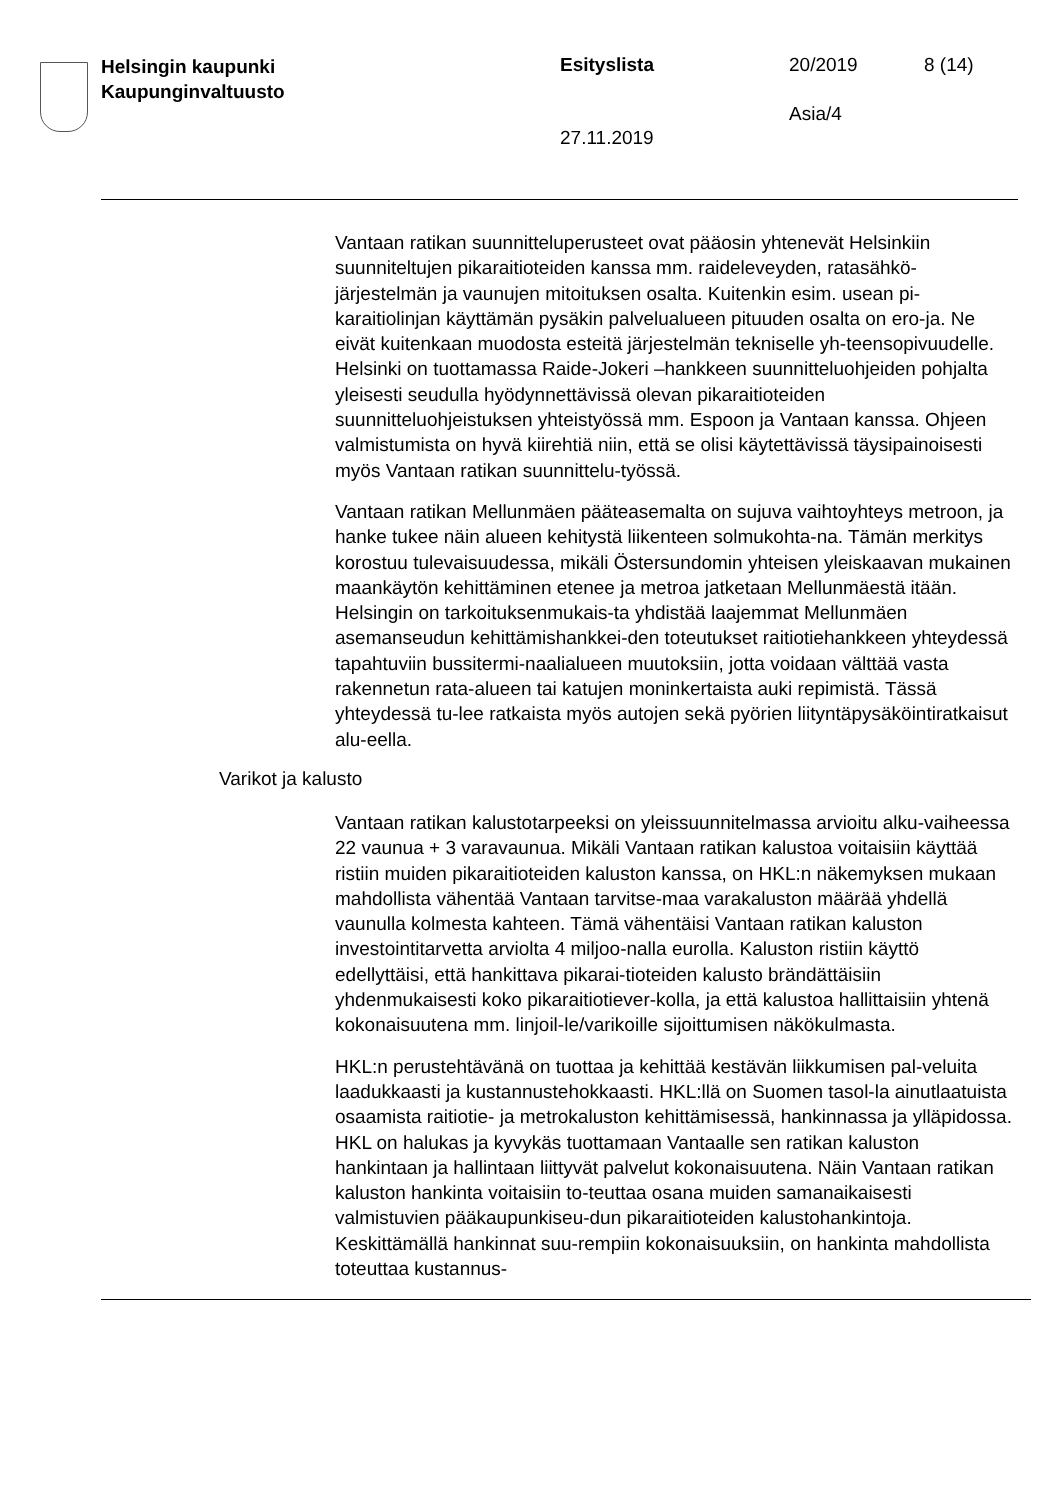Helsingin kaupunki
Kaupunginvaltuusto
Esityslista 20/2019 8 (14)
Asia/4
27.11.2019
Vantaan ratikan suunnitteluperusteet ovat pääosin yhtenevät Helsinkiin suunniteltujen pikaraitioteiden kanssa mm. raideleveyden, ratasähkö-järjestelmän ja vaunujen mitoituksen osalta. Kuitenkin esim. usean pi-karaitiolinjan käyttämän pysäkin palvelualueen pituuden osalta on ero-ja. Ne eivät kuitenkaan muodosta esteitä järjestelmän tekniselle yh-teensopivuudelle. Helsinki on tuottamassa Raide-Jokeri –hankkeen suunnitteluohjeiden pohjalta yleisesti seudulla hyödynnettävissä olevan pikaraitioteiden suunnitteluohjeistuksen yhteistyössä mm. Espoon ja Vantaan kanssa. Ohjeen valmistumista on hyvä kiirehtiä niin, että se olisi käytettävissä täysipainoisesti myös Vantaan ratikan suunnittelu-työssä.
Vantaan ratikan Mellunmäen pääteasemalta on sujuva vaihtoyhteys metroon, ja hanke tukee näin alueen kehitystä liikenteen solmukohta-na. Tämän merkitys korostuu tulevaisuudessa, mikäli Östersundomin yhteisen yleiskaavan mukainen maankäytön kehittäminen etenee ja metroa jatketaan Mellunmäestä itään. Helsingin on tarkoituksenmukais-ta yhdistää laajemmat Mellunmäen asemanseudun kehittämishankkei-den toteutukset raitiotiehankkeen yhteydessä tapahtuviin bussitermi-naalialueen muutoksiin, jotta voidaan välttää vasta rakennetun rata-alueen tai katujen moninkertaista auki repimistä. Tässä yhteydessä tu-lee ratkaista myös autojen sekä pyörien liityntäpysäköintiratkaisut alu-eella.
Varikot ja kalusto
Vantaan ratikan kalustotarpeeksi on yleissuunnitelmassa arvioitu alku-vaiheessa 22 vaunua + 3 varavaunua. Mikäli Vantaan ratikan kalustoa voitaisiin käyttää ristiin muiden pikaraitioteiden kaluston kanssa, on HKL:n näkemyksen mukaan mahdollista vähentää Vantaan tarvitse-maa varakaluston määrää yhdellä vaunulla kolmesta kahteen. Tämä vähentäisi Vantaan ratikan kaluston investointitarvetta arviolta 4 miljoo-nalla eurolla. Kaluston ristiin käyttö edellyttäisi, että hankittava pikarai-tioteiden kalusto brändättäisiin yhdenmukaisesti koko pikaraitiotiever-kolla, ja että kalustoa hallittaisiin yhtenä kokonaisuutena mm. linjoil-le/varikoille sijoittumisen näkökulmasta.
HKL:n perustehtävänä on tuottaa ja kehittää kestävän liikkumisen pal-veluita laadukkaasti ja kustannustehokkaasti. HKL:llä on Suomen tasol-la ainutlaatuista osaamista raitiotie- ja metrokaluston kehittämisessä, hankinnassa ja ylläpidossa. HKL on halukas ja kyvykäs tuottamaan Vantaalle sen ratikan kaluston hankintaan ja hallintaan liittyvät palvelut kokonaisuutena. Näin Vantaan ratikan kaluston hankinta voitaisiin to-teuttaa osana muiden samanaikaisesti valmistuvien pääkaupunkiseu-dun pikaraitioteiden kalustohankintoja. Keskittämällä hankinnat suu-rempiin kokonaisuuksiin, on hankinta mahdollista toteuttaa kustannus-